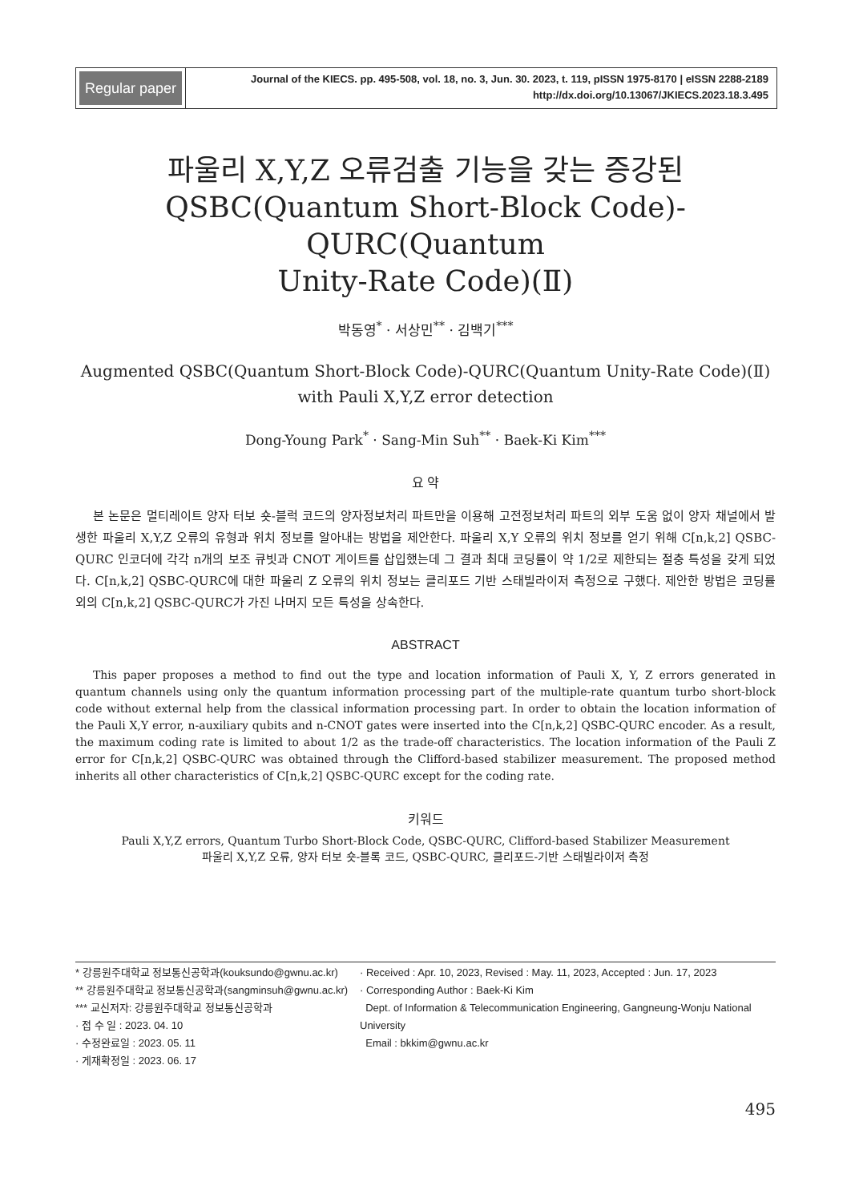Regular paper
Journal of the KIECS. pp. 495-508, vol. 18, no. 3, Jun. 30. 2023, t. 119, pISSN 1975-8170 | eISSN 2288-2189
http://dx.doi.org/10.13067/JKIECS.2023.18.3.495
파울리 X,Y,Z 오류검출 기능을 갖는 증강된
QSBC(Quantum Short-Block Code)-QURC(Quantum
Unity-Rate Code)(Ⅱ)
박동영<sup>*</sup> · 서상민<sup>**</sup> · 김백기<sup>***</sup>
Augmented QSBC(Quantum Short-Block Code)-QURC(Quantum Unity-Rate Code)(Ⅱ)
with Pauli X,Y,Z error detection
Dong-Young Park<sup>*</sup> · Sang-Min Suh<sup>**</sup> · Baek-Ki Kim<sup>***</sup>
요 약
본 논문은 멀티레이트 양자 터보 숏-블럭 코드의 양자정보처리 파트만을 이용해 고전정보처리 파트의 외부 도움 없이 양자 채널에서 발생한 파울리 X,Y,Z 오류의 유형과 위치 정보를 알아내는 방법을 제안한다. 파울리 X,Y 오류의 위치 정보를 얻기 위해 C[n,k,2] QSBC-QURC 인코더에 각각 n개의 보조 큐빗과 CNOT 게이트를 삽입했는데 그 결과 최대 코딩률이 약 1/2로 제한되는 절충 특성을 갖게 되었다. C[n,k,2] QSBC-QURC에 대한 파울리 Z 오류의 위치 정보는 클리포드 기반 스태빌라이저 측정으로 구했다. 제안한 방법은 코딩률 외의 C[n,k,2] QSBC-QURC가 가진 나머지 모든 특성을 상속한다.
ABSTRACT
This paper proposes a method to find out the type and location information of Pauli X, Y, Z errors generated in quantum channels using only the quantum information processing part of the multiple-rate quantum turbo short-block code without external help from the classical information processing part. In order to obtain the location information of the Pauli X,Y error, n-auxiliary qubits and n-CNOT gates were inserted into the C[n,k,2] QSBC-QURC encoder. As a result, the maximum coding rate is limited to about 1/2 as the trade-off characteristics. The location information of the Pauli Z error for C[n,k,2] QSBC-QURC was obtained through the Clifford-based stabilizer measurement. The proposed method inherits all other characteristics of C[n,k,2] QSBC-QURC except for the coding rate.
키워드
Pauli X,Y,Z errors, Quantum Turbo Short-Block Code, QSBC-QURC, Clifford-based Stabilizer Measurement
파울리 X,Y,Z 오류, 양자 터보 숏-블록 코드, QSBC-QURC, 클리포드-기반 스태빌라이저 측정
* 강릉원주대학교 정보통신공학과(kouksundo@gwnu.ac.kr)
** 강릉원주대학교 정보통신공학과(sangminsuh@gwnu.ac.kr)
*** 교신저자: 강릉원주대학교 정보통신공학과
· 접 수 일 : 2023. 04. 10
· 수정완료일 : 2023. 05. 11
· 게재확정일 : 2023. 06. 17
· Received : Apr. 10, 2023, Revised : May. 11, 2023, Accepted : Jun. 17, 2023
· Corresponding Author : Baek-Ki Kim
Dept. of Information & Telecommunication Engineering, Gangneung-Wonju National University
Email : bkkim@gwnu.ac.kr
495